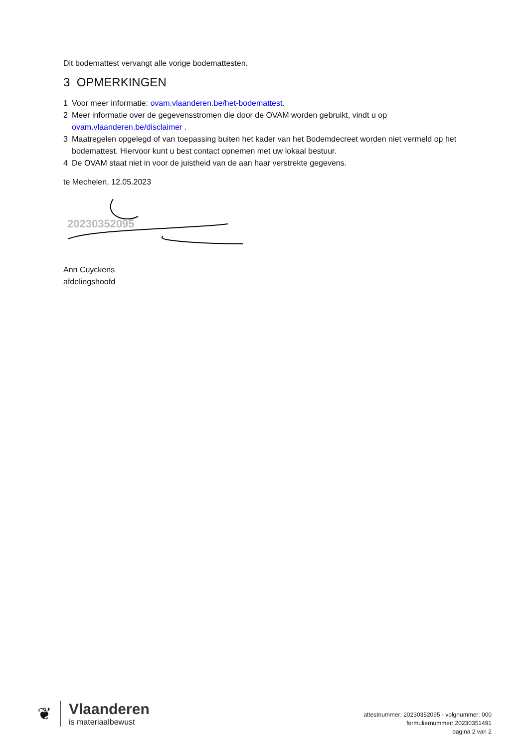Dit bodemattest vervangt alle vorige bodemattesten.
3 OPMERKINGEN
1 Voor meer informatie: ovam.vlaanderen.be/het-bodemattest.
2 Meer informatie over de gegevensstromen die door de OVAM worden gebruikt, vindt u op ovam.vlaanderen.be/disclaimer .
3 Maatregelen opgelegd of van toepassing buiten het kader van het Bodemdecreet worden niet vermeld op het bodemattest. Hiervoor kunt u best contact opnemen met uw lokaal bestuur.
4 De OVAM staat niet in voor de juistheid van de aan haar verstrekte gegevens.
te Mechelen, 12.05.2023
20230352095
Ann Cuyckens
afdelingshoofd
❦ Vlaanderen
is materiaalbewust
attestnummer: 20230352095 - volgnummer: 000
formuliernummer: 20230351491
pagina 2 van 2